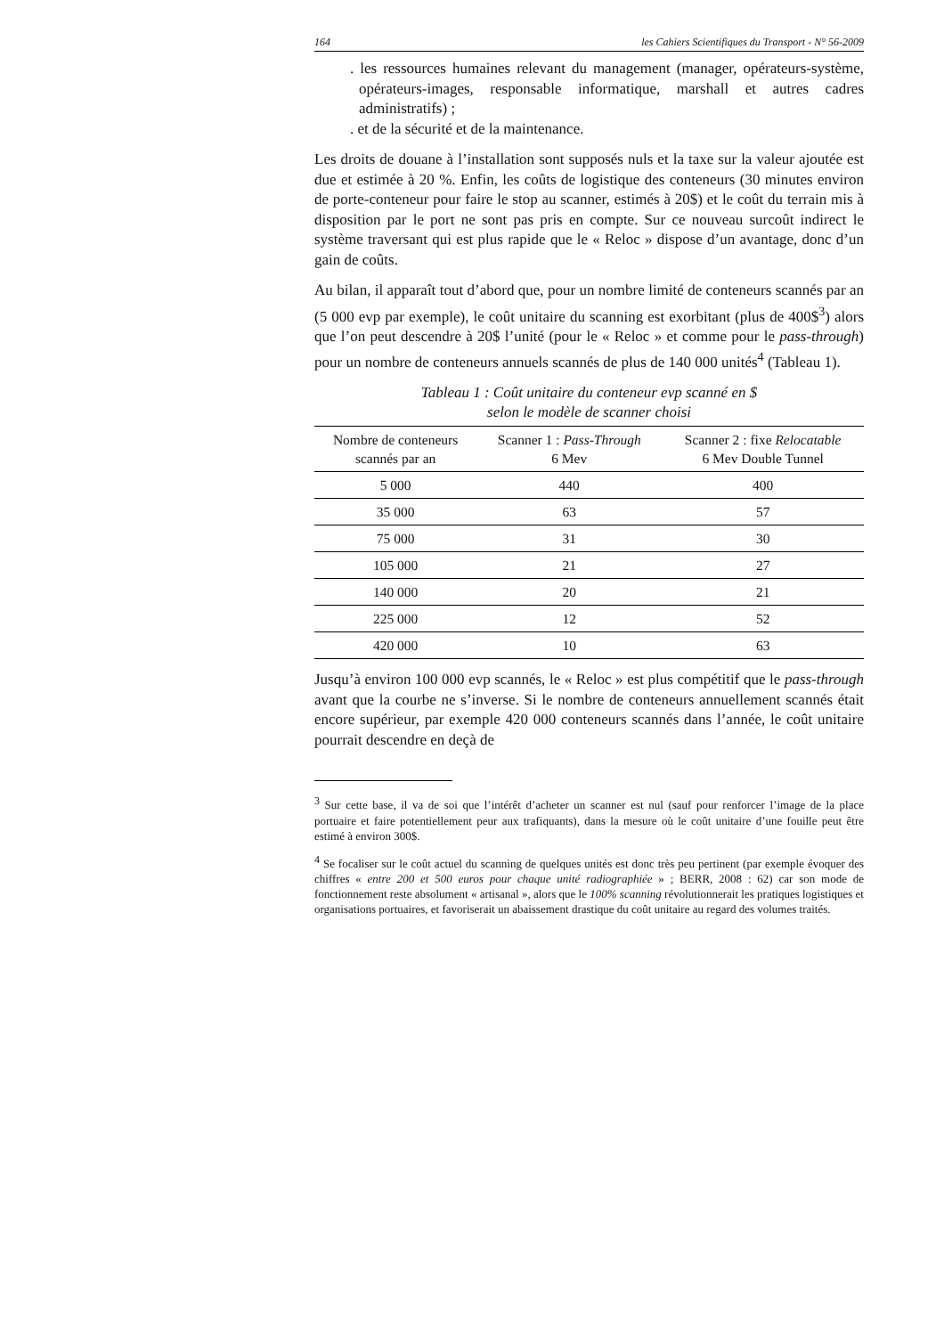164 les Cahiers Scientifiques du Transport - N° 56-2009
. les ressources humaines relevant du management (manager, opérateurs-système, opérateurs-images, responsable informatique, marshall et autres cadres administratifs) ;
. et de la sécurité et de la maintenance.
Les droits de douane à l’installation sont supposés nuls et la taxe sur la valeur ajoutée est due et estimée à 20 %. Enfin, les coûts de logistique des conteneurs (30 minutes environ de porte-conteneur pour faire le stop au scanner, estimés à 20$) et le coût du terrain mis à disposition par le port ne sont pas pris en compte. Sur ce nouveau surcoût indirect le système traversant qui est plus rapide que le « Reloc » dispose d’un avantage, donc d’un gain de coûts.
Au bilan, il apparaît tout d’abord que, pour un nombre limité de conteneurs scannés par an (5 000 evp par exemple), le coût unitaire du scanning est exorbitant (plus de 400$<sup>3</sup>) alors que l’on peut descendre à 20$ l’unité (pour le « Reloc » et comme pour le pass-through) pour un nombre de conteneurs annuels scannés de plus de 140 000 unités<sup>4</sup> (Tableau 1).
Tableau 1 : Coût unitaire du conteneur evp scanné en $
selon le modèle de scanner choisi
| Nombre de conteneurs scannés par an | Scanner 1 : Pass-Through 6 Mev | Scanner 2 : fixe Relocatable 6 Mev Double Tunnel |
| --- | --- | --- |
| 5 000 | 440 | 400 |
| 35 000 | 63 | 57 |
| 75 000 | 31 | 30 |
| 105 000 | 21 | 27 |
| 140 000 | 20 | 21 |
| 225 000 | 12 | 52 |
| 420 000 | 10 | 63 |
Jusqu’à environ 100 000 evp scannés, le « Reloc » est plus compétitif que le pass-through avant que la courbe ne s’inverse. Si le nombre de conteneurs annuellement scannés était encore supérieur, par exemple 420 000 conteneurs scannés dans l’année, le coût unitaire pourrait descendre en deçà de
<sup>3</sup> Sur cette base, il va de soi que l’intérêt d’acheter un scanner est nul (sauf pour renforcer l’image de la place portuaire et faire potentiellement peur aux trafiquants), dans la mesure où le coût unitaire d’une fouille peut être estimé à environ 300$.
<sup>4</sup> Se focaliser sur le coût actuel du scanning de quelques unités est donc très peu pertinent (par exemple évoquer des chiffres « entre 200 et 500 euros pour chaque unité radiographiée » ; BERR, 2008 : 62) car son mode de fonctionnement reste absolument « artisanal », alors que le 100% scanning révolutionnerait les pratiques logistiques et organisations portuaires, et favoriserait un abaissement drastique du coût unitaire au regard des volumes traités.